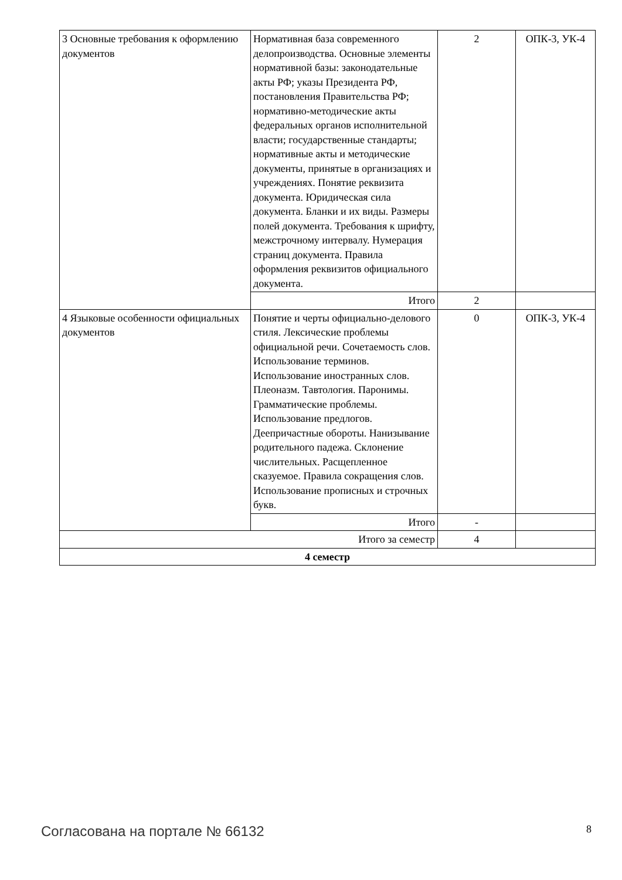| 3 Основные требования к оформлению документов | Нормативная база современного делопроизводства. Основные элементы нормативной базы: законодательные акты РФ; указы Президента РФ, постановления Правительства РФ; нормативно-методические акты федеральных органов исполнительной власти; государственные стандарты; нормативные акты и методические документы, принятые в организациях и учреждениях. Понятие реквизита документа. Юридическая сила документа. Бланки и их виды. Размеры полей документа. Требования к шрифту, межстрочному интервалу. Нумерация страниц документа. Правила оформления реквизитов официального документа. | 2 | ОПК-3, УК-4 |
| | Итого | 2 | |
| 4 Языковые особенности официальных документов | Понятие и черты официально-делового стиля. Лексические проблемы официальной речи. Сочетаемость слов. Использование терминов. Использование иностранных слов. Плеоназм. Тавтология. Паронимы. Грамматические проблемы. Использование предлогов. Деепричастные обороты. Нанизывание родительного падежа. Склонение числительных. Расщепленное сказуемое. Правила сокращения слов. Использование прописных и строчных букв. | 0 | ОПК-3, УК-4 |
| | Итого | - | |
| Итого за семестр | | 4 | |
| 4 семестр | | | |
Согласована на портале № 66132 8